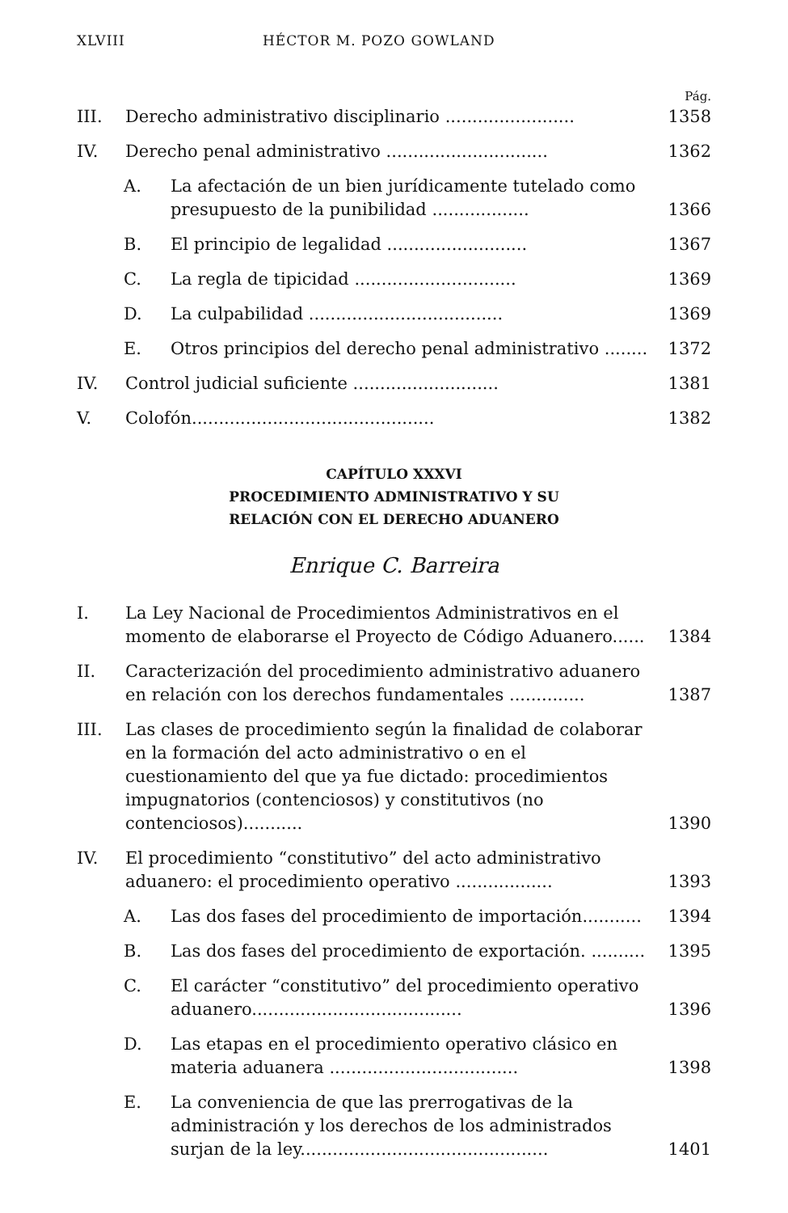XLVIII HÉCTOR M. POZO GOWLAND
Pág.
III. Derecho administrativo disciplinario ........................ 1358
IV. Derecho penal administrativo .............................. 1362
A. La afectación de un bien jurídicamente tutelado como presupuesto de la punibilidad .................. 1366
B. El principio de legalidad .......................... 1367
C. La regla de tipicidad .............................. 1369
D. La culpabilidad .................................... 1369
E. Otros principios del derecho penal administrativo ........ 1372
IV. Control judicial suficiente ........................... 1381
V. Colofón............................................. 1382
CAPÍTULO XXXVI
PROCEDIMIENTO ADMINISTRATIVO Y SU
RELACIÓN CON EL DERECHO ADUANERO
Enrique C. Barreira
I. La Ley Nacional de Procedimientos Administrativos en el momento de elaborarse el Proyecto de Código Aduanero...... 1384
II. Caracterización del procedimiento administrativo aduanero en relación con los derechos fundamentales .............. 1387
III. Las clases de procedimiento según la finalidad de colaborar en la formación del acto administrativo o en el cuestionamiento del que ya fue dictado: procedimientos impugnatorios (contenciosos) y constitutivos (no contenciosos)........... 1390
IV. El procedimiento “constitutivo” del acto administrativo aduanero: el procedimiento operativo .................. 1393
A. Las dos fases del procedimiento de importación........... 1394
B. Las dos fases del procedimiento de exportación. .......... 1395
C. El carácter “constitutivo” del procedimiento operativo aduanero....................................... 1396
D. Las etapas en el procedimiento operativo clásico en materia aduanera ................................... 1398
E. La conveniencia de que las prerrogativas de la administración y los derechos de los administrados surjan de la ley.............................................. 1401